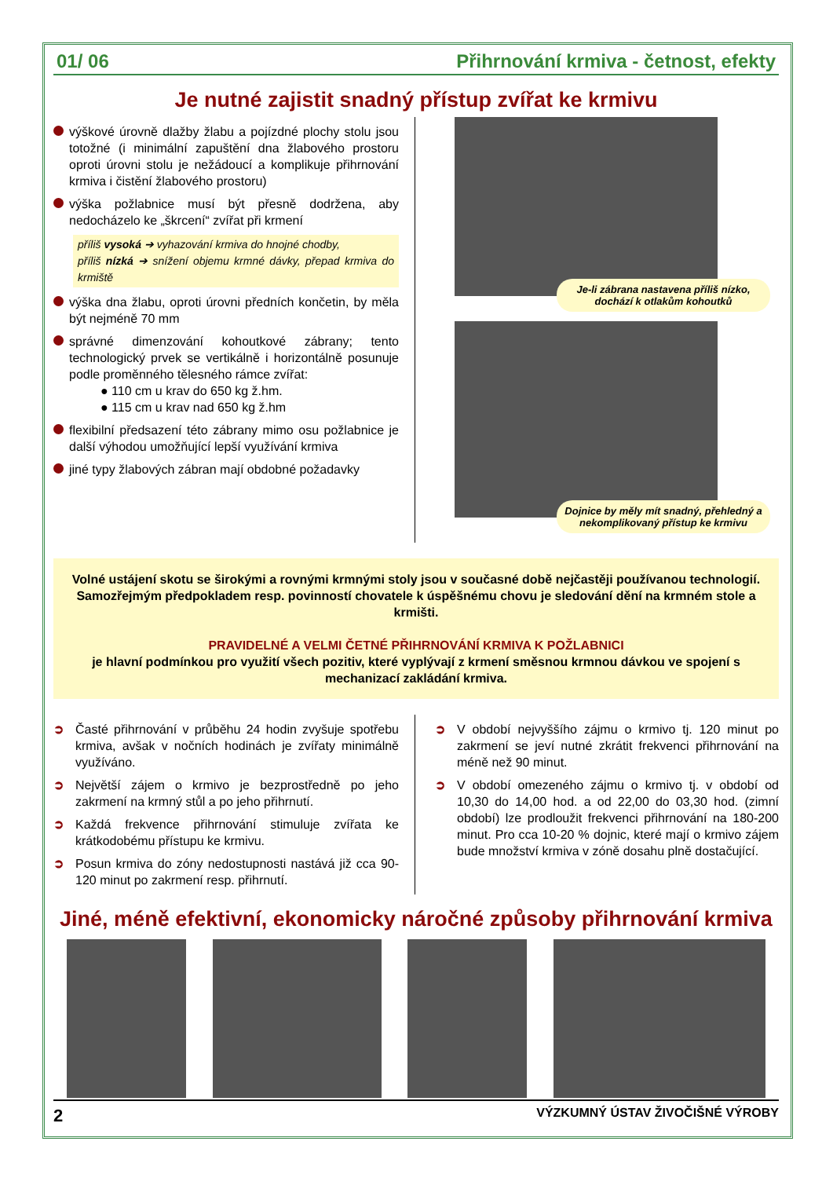01/ 06 Přihrnování krmiva - četnost, efekty
Je nutné zajistit snadný přístup zvířat ke krmivu
výškové úrovně dlažby žlabu a pojízdné plochy stolu jsou totožné (i minimální zapuštění dna žlabového prostoru oproti úrovni stolu je nežádoucí a komplikuje přihrnování krmiva i čistění žlabového prostoru)
výška požlabnice musí být přesně dodržena, aby nedocházelo ke „škrcení“ zvířat při krmení
příliš vysoká ➔ vyhazování krmiva do hnojné chodby,
příliš nízká ➔ snížení objemu krmné dávky, přepad krmiva do krmiště
výška dna žlabu, oproti úrovni předních končetin, by měla být nejméně 70 mm
správné dimenzování kohoutkové zábrany; tento technologický prvek se vertikálně i horizontálně posunuje podle proměnného tělesného rámce zvířat:
● 110 cm u krav do 650 kg ž.hm.
● 115 cm u krav nad 650 kg ž.hm
flexibilní předsazení této zábrany mimo osu požlabnice je další výhodou umožňující lepší využívání krmiva
jiné typy žlabových zábran mají obdobné požadavky
Je-li zábrana nastavena příliš nízko, dochází k otlakům kohoutků
Dojnice by měly mít snadný, přehledný a nekomplikovaný přístup ke krmivu
Volné ustájení skotu se širokými a rovnými krmnými stoly jsou v současné době nejčastěji používanou technologií. Samozřejmým předpokladem resp. povinností chovatele k úspěšnému chovu je sledování dění na krmném stole a krmišti.
PRAVIDELNÉ A VELMI ČETNÉ PŘIHRNOVÁNÍ KRMIVA K POŽLABNICI
je hlavní podmínkou pro využití všech pozitiv, které vyplývají z krmení směsnou krmnou dávkou ve spojení s mechanizací zakládání krmiva.
➲ Časté přihrnování v průběhu 24 hodin zvyšuje spotřebu krmiva, avšak v nočních hodinách je zvířaty minimálně využíváno.
➲ Největší zájem o krmivo je bezprostředně po jeho zakrmení na krmný stůl a po jeho přihrnutí.
➲ Každá frekvence přihrnování stimuluje zvířata ke krátkodobému přístupu ke krmivu.
➲ Posun krmiva do zóny nedostupnosti nastává již cca 90-120 minut po zakrmení resp. přihrnutí.
➲ V období nejvyššího zájmu o krmivo tj. 120 minut po zakrmení se jeví nutné zkrátit frekvenci přihrnování na méně než 90 minut.
➲ V období omezeného zájmu o krmivo tj. v období od 10,30 do 14,00 hod. a od 22,00 do 03,30 hod. (zimní období) lze prodloužit frekvenci přihrnování na 180-200 minut. Pro cca 10-20 % dojnic, které mají o krmivo zájem bude množství krmiva v zóně dosahu plně dostačující.
Jiné, méně efektivní, ekonomicky náročné způsoby přihrnování krmiva
2 VÝZKUMNÝ ÚSTAV ŽIVOČIŠNÉ VÝROBY